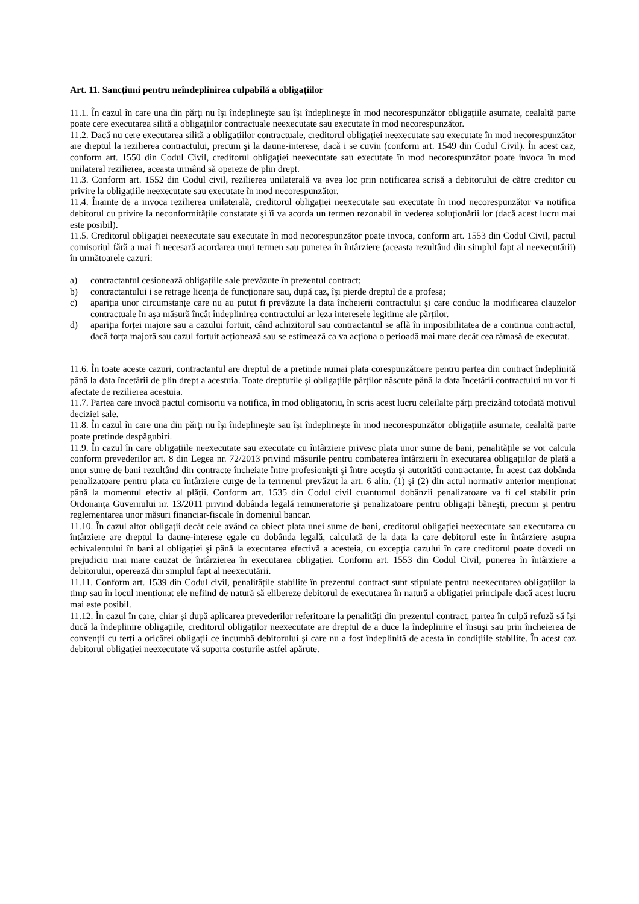Art. 11. Sancțiuni pentru neîndeplinirea culpabilă a obligațiilor
11.1. În cazul în care una din părţi nu îşi îndeplineşte sau îşi îndeplineşte în mod necorespunzător obligațiile asumate, cealaltă parte poate cere executarea silită a obligațiilor contractuale neexecutate sau executate în mod necorespunzător.
11.2. Dacă nu cere executarea silită a obligațiilor contractuale, creditorul obligației neexecutate sau executate în mod necorespunzător are dreptul la rezilierea contractului, precum şi la daune-interese, dacă i se cuvin (conform art. 1549 din Codul Civil). În acest caz, conform art. 1550 din Codul Civil, creditorul obligației neexecutate sau executate în mod necorespunzător poate invoca în mod unilateral rezilierea, aceasta urmând să opereze de plin drept.
11.3. Conform art. 1552 din Codul civil, rezilierea unilaterală va avea loc prin notificarea scrisă a debitorului de către creditor cu privire la obligațiile neexecutate sau executate în mod necorespunzător.
11.4. Înainte de a invoca rezilierea unilaterală, creditorul obligației neexecutate sau executate în mod necorespunzător va notifica debitorul cu privire la neconformitățile constatate şi îi va acorda un termen rezonabil în vederea soluționării lor (dacă acest lucru mai este posibil).
11.5. Creditorul obligației neexecutate sau executate în mod necorespunzător poate invoca, conform art. 1553 din Codul Civil, pactul comisoriul fără a mai fi necesară acordarea unui termen sau punerea în întârziere (aceasta rezultând din simplul fapt al neexecutării) în următoarele cazuri:
a) contractantul cesionează obligațiile sale prevăzute în prezentul contract;
b) contractantului i se retrage licența de funcționare sau, după caz, își pierde dreptul de a profesa;
c) apariția unor circumstanțe care nu au putut fi prevăzute la data încheierii contractului şi care conduc la modificarea clauzelor contractuale în aşa măsură încât îndeplinirea contractului ar leza interesele legitime ale părților.
d) apariția forței majore sau a cazului fortuit, când achizitorul sau contractantul se află în imposibilitatea de a continua contractul, dacă forța majoră sau cazul fortuit acționează sau se estimează ca va acționa o perioadă mai mare decât cea rămasă de executat.
11.6. În toate aceste cazuri, contractantul are dreptul de a pretinde numai plata corespunzătoare pentru partea din contract îndeplinită până la data încetării de plin drept a acestuia. Toate drepturile şi obligațiile părților născute până la data încetării contractului nu vor fi afectate de rezilierea acestuia.
11.7. Partea care invocă pactul comisoriu va notifica, în mod obligatoriu, în scris acest lucru celeilalte părți precizând totodată motivul deciziei sale.
11.8. În cazul în care una din părţi nu îşi îndeplineşte sau îşi îndeplineşte în mod necorespunzător obligațiile asumate, cealaltă parte poate pretinde despăgubiri.
11.9. În cazul în care obligațiile neexecutate sau executate cu întârziere privesc plata unor sume de bani, penalitățile se vor calcula conform prevederilor art. 8 din Legea nr. 72/2013 privind măsurile pentru combaterea întârzierii în executarea obligațiilor de plată a unor sume de bani rezultând din contracte încheiate între profesionişti şi între aceştia şi autorități contractante. În acest caz dobânda penalizatoare pentru plata cu întârziere curge de la termenul prevăzut la art. 6 alin. (1) şi (2) din actul normativ anterior menționat până la momentul efectiv al plății. Conform art. 1535 din Codul civil cuantumul dobânzii penalizatoare va fi cel stabilit prin Ordonanța Guvernului nr. 13/2011 privind dobânda legală remuneratorie şi penalizatoare pentru obligații băneşti, precum şi pentru reglementarea unor măsuri financiar-fiscale în domeniul bancar.
11.10. În cazul altor obligații decât cele având ca obiect plata unei sume de bani, creditorul obligației neexecutate sau executarea cu întârziere are dreptul la daune-interese egale cu dobânda legală, calculată de la data la care debitorul este în întârziere asupra echivalentului în bani al obligației şi până la executarea efectivă a acesteia, cu excepția cazului în care creditorul poate dovedi un prejudiciu mai mare cauzat de întârzierea în executarea obligației. Conform art. 1553 din Codul Civil, punerea în întârziere a debitorului, operează din simplul fapt al neexecutării.
11.11. Conform art. 1539 din Codul civil, penalitățile stabilite în prezentul contract sunt stipulate pentru neexecutarea obligațiilor la timp sau în locul menționat ele nefiind de natură să elibereze debitorul de executarea în natură a obligației principale dacă acest lucru mai este posibil.
11.12. În cazul în care, chiar şi după aplicarea prevederilor referitoare la penalități din prezentul contract, partea în culpă refuză să îşi ducă la îndeplinire obligațiile, creditorul obligaților neexecutate are dreptul de a duce la îndeplinire el însuşi sau prin încheierea de convenții cu terți a oricărei obligații ce incumbă debitorului şi care nu a fost îndeplinită de acesta în condițiile stabilite. În acest caz debitorul obligației neexecutate vă suporta costurile astfel apărute.